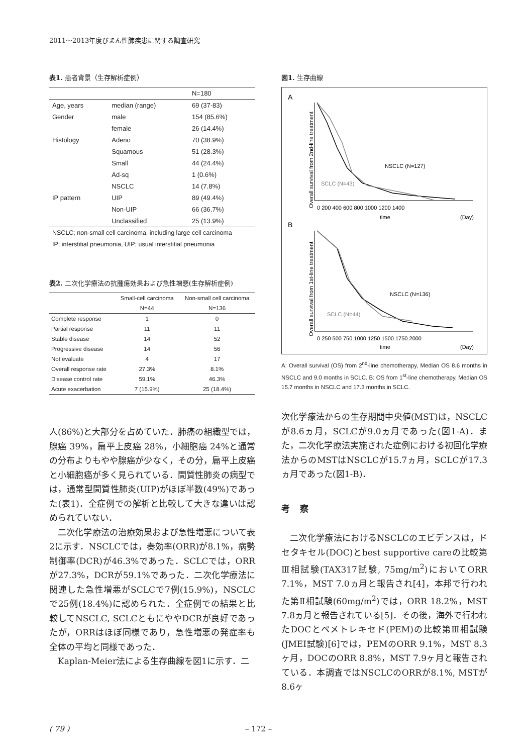2011～2013年度びまん性肺疾患に関する調査研究
表1. 患者背景（生存解析症例）
| | | N=180 |
| --- | --- | --- |
| Age, years | median (range) | 69 (37-83) |
| Gender | male | 154 (85.6%) |
| | female | 26 (14.4%) |
| Histology | Adeno | 70 (38.9%) |
| | Squamous | 51 (28.3%) |
| | Small | 44 (24.4%) |
| | Ad-sq | 1 (0.6%) |
| | NSCLC | 14 (7.8%) |
| IP pattern | UIP | 89 (49.4%) |
| | Non-UIP | 66 (36.7%) |
| | Unclassified | 25 (13.9%) |
NSCLC; non-small cell carcinoma, including large cell carcinoma
IP; interstitial pneumonia, UIP; usual interstitial pneumonia
表2. 二次化学療法の抗腫瘍効果および急性増悪(生存解析症例)
| | Small-cell carcinoma | Non-small cell carcinoma |
| --- | --- | --- |
| | N=44 | N=136 |
| Complete response | 1 | 0 |
| Partial response | 11 | 11 |
| Stable disease | 14 | 52 |
| Progressive disease | 14 | 56 |
| Not evaluate | 4 | 17 |
| Overall response rate | 27.3% | 8.1% |
| Disease control rate | 59.1% | 46.3% |
| Acute exacerbation | 7 (15.9%) | 25 (18.4%) |
図1. 生存曲線
A
B
Overall survival from 2nd-line treatment
Overall survival from 1st-line treatment
NSCLC (N=127)
SCLC (N=43)
0 200 400 600 800 1000 1200 1400
time
(Day)
NSCLC (N=136)
SCLC (N=44)
0 250 500 750 1000 1250 1500 1750 2000
time
(Day)
A: Overall survival (OS) from 2<sup>nd</sup>-line chemotherapy, Median OS 8.6 months in NSCLC and 9.0 months in SCLC. B: OS from 1<sup>st</sup>-line chemotherapy, Median OS 15.7 months in NSCLC and 17.3 months in SCLC.
人(86%)と大部分を占めていた．肺癌の組織型では，腺癌 39%，扁平上皮癌 28%，小細胞癌 24%と通常の分布よりもやや腺癌が少なく，その分，扁平上皮癌と小細胞癌が多く見られている．間質性肺炎の病型では，通常型間質性肺炎(UIP)がほぼ半数(49%)であった(表1)．全症例での解析と比較して大きな違いは認められていない．
二次化学療法の治療効果および急性増悪について表2に示す．NSCLCでは，奏効率(ORR)が8.1%，病勢制御率(DCR)が46.3%であった．SCLCでは，ORRが27.3%，DCRが59.1%であった．二次化学療法に関連した急性増悪がSCLCで7例(15.9%)，NSCLCで25例(18.4%)に認められた．全症例での結果と比較してNSCLC, SCLCともにややDCRが良好であったが，ORRはほぼ同様であり，急性増悪の発症率も全体の平均と同様であった．
Kaplan-Meier法による生存曲線を図1に示す．二
次化学療法からの生存期間中央値(MST)は，NSCLCが8.6ヵ月，SCLCが9.0ヵ月であった(図1-A)．また，二次化学療法実施された症例における初回化学療法からのMSTはNSCLCが15.7ヵ月，SCLCが17.3ヵ月であった(図1-B)．
考察
二次化学療法におけるNSCLCのエビデンスは，ドセタキセル(DOC)とbest supportive careの比較第Ⅲ相試験(TAX317試験, 75mg/m<sup>2</sup>)においてORR 7.1%，MST 7.0ヵ月と報告され[4]，本邦で行われた第Ⅱ相試験(60mg/m<sup>2</sup>)では，ORR 18.2%，MST 7.8ヵ月と報告されている[5]．その後，海外で行われたDOCとペメトレキセド(PEM)の比較第Ⅲ相試験(JMEI試験)[6]では，PEMのORR 9.1%，MST 8.3ヶ月，DOCのORR 8.8%，MST 7.9ヶ月と報告されている．本調査ではNSCLCのORRが8.1%, MSTが8.6ヶ
( 79 ) – 172 –